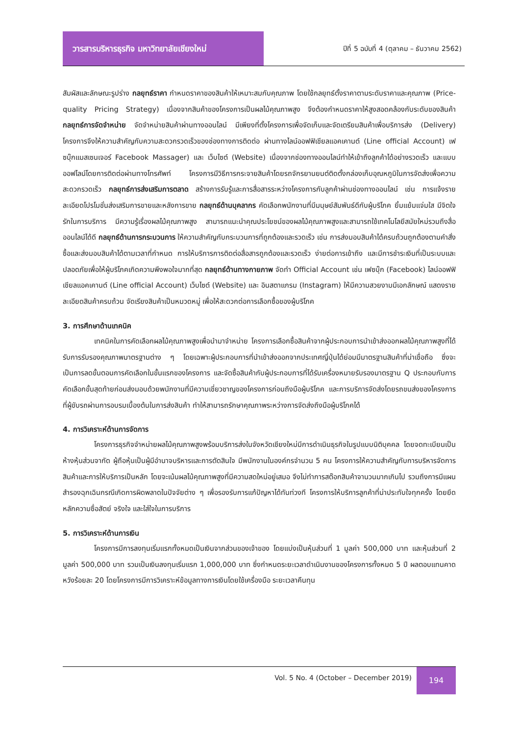วารสารบริหารธุรกิจ มหาวิทยาลัยเชียงใหม่
ปีที่ 5 ฉบับที่ 4 (ตุลาคม – ธันวาคม 2562)
สัมผัสและลักษณะรูปร่าง กลยุทธ์ราคา กำหนดราคาของสินค้าให้เหมาะสมกับคุณภาพ โดยใช้กลยุทธ์ตั้งราคาตามระดับราคาและคุณภาพ (Price-quality Pricing Strategy) เนื่องจากสินค้าของโครงการเป็นผลไม้คุณภาพสูง จึงต้องกำหนดราคาให้สูงสอดคล้องกับระดับของสินค้า กลยุทธ์การจัดจำหน่าย จัดจำหน่ายสินค้าผ่านทางออนไลน์ มีเพียงที่ตั้งโครงการเพื่อจัดเก็บและจัดเตรียมสินค้าเพื่อบริการส่ง (Delivery) โครงการจึงให้ความสำคัญกับความสะดวกรวดเร็วของช่องทางการติดต่อ ผ่านทางไลน์ออฟฟิเชียลแอคเคานต์ (Line official Account) เฟซบุ๊กแมสเซนเจอร์ Facebook Massager) และ เว็บไซต์ (Website) เนื่องจากช่องทางออนไลน์ทำให้เข้าถึงลูกค้าได้อย่างรวดเร็ว และแบบออฟไลน์โดยการติดต่อผ่านทางโทรศัพท์ โครงการมีวิธีการกระจายสินค้าโดยรถจักรยานยนต์ติดตั้งกล่องเก็บอุณหภูมิในการจัดส่งเพื่อความสะดวกรวดเร็ว กลยุทธ์การส่งเสริมการตลาด สร้างการรับรู้และการสื่อสารระหว่างโครงการกับลูกค้าผ่านช่องทางออนไลน์ เช่น การแจ้งรายละเอียดโปรโมชั่นส่งเสริมการขายและหลังการขาย กลยุทธ์ด้านบุคลากร คัดเลือกพนักงานที่มีมนุษย์สัมพันธ์ดีกับผู้บริโภค ยิ้มแย้มแจ่มใส มีจิตใจรักในการบริการ มีความรู้เรื่องผลไม้คุณภาพสูง สามารถแนะนำคุณประโยชน์ของผลไม้คุณภาพสูงและสามารถใช้เทคโนโลยีสมัยใหม่รวมถึงสื่อออนไลน์ได้ดี กลยุทธ์ด้านการกระบวนการ ให้ความสำคัญกับกระบวนการที่ถูกต้องและรวดเร็ว เช่น การส่งมอบสินค้าได้ครบถ้วนถูกต้องตามคำสั่งซื้อและส่งมอบสินค้าได้ตามเวลาที่กำหนด การให้บริการการติดต่อสื่อสารถูกต้องและรวดเร็ว ง่ายต่อการเข้าถึง และมีการชำระเงินที่เป็นระบบและปลอดภัยเพื่อให้ผู้บริโภคเกิดความพึงพอใจมากที่สุด กลยุทธ์ด้านทางกายภาพ จัดทำ Official Account เช่น เฟซบุ๊ก (Facebook) ไลน์ออฟฟิเชียลแอคเคานต์ (Line official Account) เว็บไซต์ (Website) และ อินสตาแกรม (Instagram) ให้มีความสวยงามมีเอกลักษณ์ แสดงรายละเอียดสินค้าครบถ้วน จัดเรียงสินค้าเป็นหมวดหมู่ เพื่อให้สะดวกต่อการเลือกซื้อของผู้บริโภค
3. การศึกษาด้านเทคนิค
เทคนิคในการคัดเลือกผลไม้คุณภาพสูงเพื่อนำมาจำหน่าย โครงการเลือกซื้อสินค้าจากผู้ประกอบการนำเข้าส่งออกผลไม้คุณภาพสูงที่ได้รับการรับรองคุณภาพมาตรฐานต่าง ๆ โดยเฉพาะผู้ประกอบการที่นำเข้าส่งออกจากประเทศญี่ปุ่นได้ย่อมมีมาตรฐานสินค้าที่น่าเชื่อถือ ซึ่งจะเป็นการลดขั้นตอนการคัดเลือกในขั้นแรกของโครงการ และจัดซื้อสินค้ากับผู้ประกอบการที่ได้รับเครื่องหมายรับรองมาตรฐาน Q ประกอบกับการคัดเลือกขั้นสุดท้ายก่อนส่งมอบด้วยพนักงานที่มีความเชี่ยวชาญของโครงการก่อนถึงมือผู้บริโภค และการบริการจัดส่งโดยรถขนส่งของโครงการที่ผู้ขับรถผ่านการอบรมเบื้องต้นในการส่งสินค้า ทำให้สามารถรักษาคุณภาพระหว่างการจัดส่งถึงมือผู้บริโภคได้
4. การวิเคราะห์ด้านการจัดการ
โครงการธุรกิจจำหน่ายผลไม้คุณภาพสูงพร้อมบริการส่งในจังหวัดเชียงใหม่มีการดำเนินธุรกิจในรูปแบบนิติบุคคล โดยจดทะเบียนเป็นห้างหุ้นส่วนจากัด ผู้ถือหุ้นเป็นผู้มีอำนาจบริหารและการตัดสินใจ มีพนักงานในองค์กรจำนวน 5 คน โครงการให้ความสำคัญกับการบริหารจัดการสินค้าและการให้บริการเป็นหลัก โดยจะเน้นผลไม้คุณภาพสูงที่มีความสดใหม่อยู่เสมอ จึงไม่ทำการสต๊อกสินค้าจานวนมากเกินไป รวมถึงการมีแผนสำรองฉุกเฉินกรณีเกิดการผิดพลาดในปัจจัยต่าง ๆ เพื่อรองรับการแก้ปัญหาได้ทันท่วงที โครงการให้บริการลูกค้าที่น่าประทับใจทุกครั้ง โดยยึดหลักความซื่อสัตย์ จริงใจ และใส่ใจในการบริการ
5. การวิเคราะห์ด้านการเงิน
โครงการมีการลงทุนเริ่มแรกทั้งหมดเป็นเงินจากส่วนของเจ้าของ โดยแบ่งเป็นหุ้นส่วนที่ 1 มูลค่า 500,000 บาท และหุ้นส่วนที่ 2 มูลค่า 500,000 บาท รวมเป็นเงินลงทุนเริ่มแรก 1,000,000 บาท ซึ่งกำหนดระยะเวลาดำเนินงานของโครงการทั้งหมด 5 ปี ผลตอบแทนคาดหวังร้อยละ 20 โดยโครงการมีการวิเคราะห์ข้อมูลทางการเงินโดยใช้เครื่องมือ ระยะเวลาคืนทุน
Vol. 5 No. 4 (October – December 2019)
194